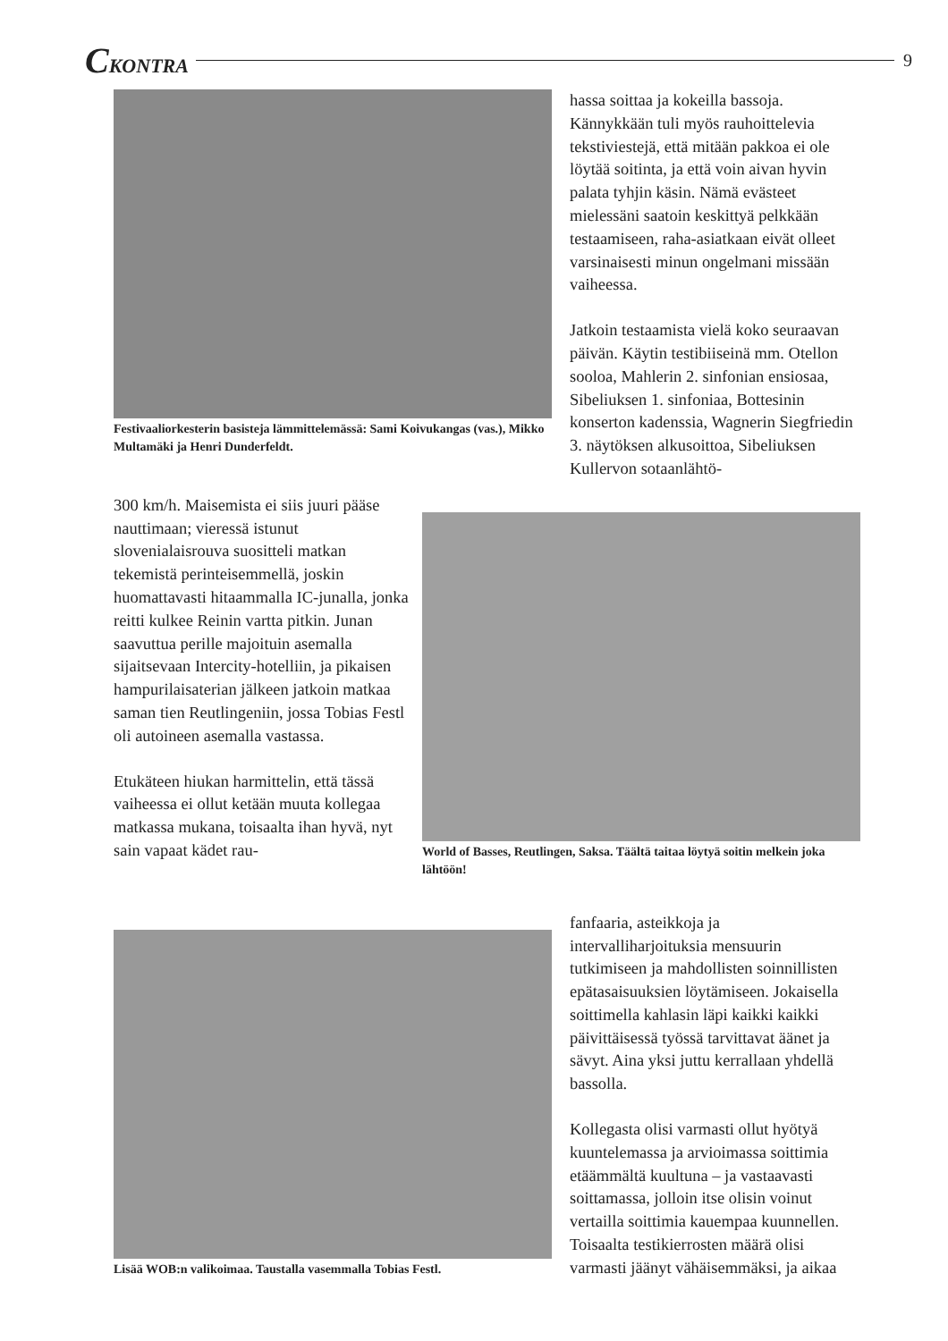CKONTRA 9
Festivaaliorkesterin basisteja lämmittelemässä: Sami Koivukangas (vas.), Mikko Multamäki ja Henri Dunderfeldt.
hassa soittaa ja kokeilla bassoja. Kännykkään tuli myös rauhoittelevia tekstiviestejä, että mitään pakkoa ei ole löytää soitinta, ja että voin aivan hyvin palata tyhjin käsin. Nämä evästeet mielessäni saatoin keskittyä pelkkään testaamiseen, raha-asiatkaan eivät olleet varsinaisesti minun ongelmani missään vaiheessa.
Jatkoin testaamista vielä koko seuraavan päivän. Käytin testibiiseinä mm. Otellon sooloa, Mahlerin 2. sinfonian ensiosaa, Sibeliuksen 1. sinfoniaa, Bottesinin konserton kadenssia, Wagnerin Siegfriedin 3. näytöksen alkusoittoa, Sibeliuksen Kullervon sotaanlähtö-
300 km/h. Maisemista ei siis juuri pääse nauttimaan; vieressä istunut slovenialaisrouva suositteli matkan tekemistä perinteisemmellä, joskin huomattavasti hitaammalla IC-junalla, jonka reitti kulkee Reinin vartta pitkin. Junan saavuttua perille majoituin asemalla sijaitsevaan Intercity-hotelliin, ja pikaisen hampurilaisaterian jälkeen jatkoin matkaa saman tien Reutlingeniin, jossa Tobias Festl oli autoineen asemalla vastassa.
Etukäteen hiukan harmittelin, että tässä vaiheessa ei ollut ketään muuta kollegaa matkassa mukana, toisaalta ihan hyvä, nyt sain vapaat kädet rau-
World of Basses, Reutlingen, Saksa. Täältä taitaa löytyä soitin melkein joka lähtöön!
Lisää WOB:n valikoimaa. Taustalla vasemmalla Tobias Festl.
fanfaaria, asteikkoja ja intervalliharjoituksia mensuurin tutkimiseen ja mahdollisten soinnillisten epätasaisuuksien löytämiseen. Jokaisella soittimella kahlasin läpi kaikki kaikki päivittäisessä työssä tarvittavat äänet ja sävyt. Aina yksi juttu kerrallaan yhdellä bassolla.
Kollegasta olisi varmasti ollut hyötyä kuuntelemassa ja arvioimassa soittimia etäämmältä kuultuna – ja vastaavasti soittamassa, jolloin itse olisin voinut vertailla soittimia kauempaa kuunnellen. Toisaalta testikierrosten määrä olisi varmasti jäänyt vähäisemmäksi, ja aikaa